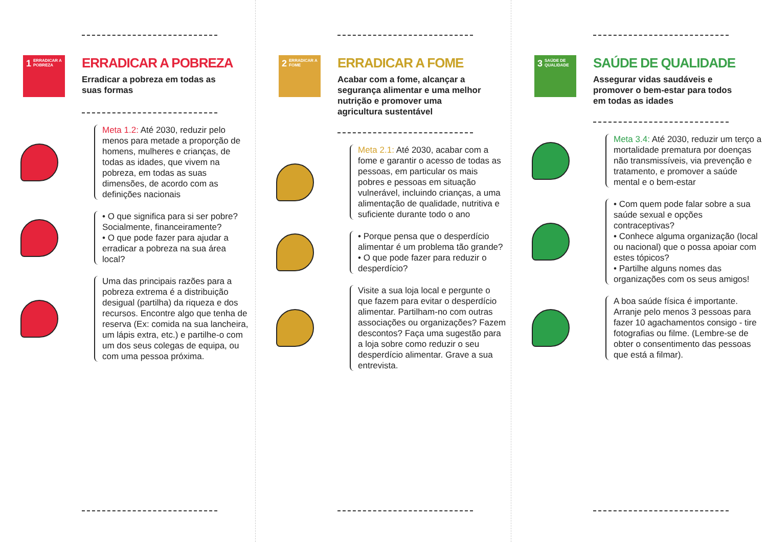1 ERRADICAR A POBREZA
ERRADICAR A POBREZA
Erradicar a pobreza em todas as suas formas
Meta 1.2: Até 2030, reduzir pelo menos para metade a proporção de homens, mulheres e crianças, de todas as idades, que vivem na pobreza, em todas as suas dimensões, de acordo com as definições nacionais
• O que significa para si ser pobre? Socialmente, financeiramente?
• O que pode fazer para ajudar a erradicar a pobreza na sua área local?
Uma das principais razões para a pobreza extrema é a distribuição desigual (partilha) da riqueza e dos recursos. Encontre algo que tenha de reserva (Ex: comida na sua lancheira, um lápis extra, etc.) e partilhe-o com um dos seus colegas de equipa, ou com uma pessoa próxima.
2 ERRADICAR A FOME
ERRADICAR A FOME
Acabar com a fome, alcançar a segurança alimentar e uma melhor nutrição e promover uma agricultura sustentável
Meta 2.1: Até 2030, acabar com a fome e garantir o acesso de todas as pessoas, em particular os mais pobres e pessoas em situação vulnerável, incluindo crianças, a uma alimentação de qualidade, nutritiva e suficiente durante todo o ano
• Porque pensa que o desperdício alimentar é um problema tão grande?
• O que pode fazer para reduzir o desperdício?
Visite a sua loja local e pergunte o que fazem para evitar o desperdício alimentar. Partilham-no com outras associações ou organizações? Fazem descontos? Faça uma sugestão para a loja sobre como reduzir o seu desperdício alimentar. Grave a sua entrevista.
3 SAÚDE DE QUALIDADE
SAÚDE DE QUALIDADE
Assegurar vidas saudáveis e promover o bem-estar para todos em todas as idades
Meta 3.4: Até 2030, reduzir um terço a mortalidade prematura por doenças não transmissíveis, via prevenção e tratamento, e promover a saúde mental e o bem-estar
• Com quem pode falar sobre a sua saúde sexual e opções contraceptivas?
• Conhece alguma organização (local ou nacional) que o possa apoiar com estes tópicos?
• Partilhe alguns nomes das organizações com os seus amigos!
A boa saúde física é importante. Arranje pelo menos 3 pessoas para fazer 10 agachamentos consigo - tire fotografias ou filme. (Lembre-se de obter o consentimento das pessoas que está a filmar).